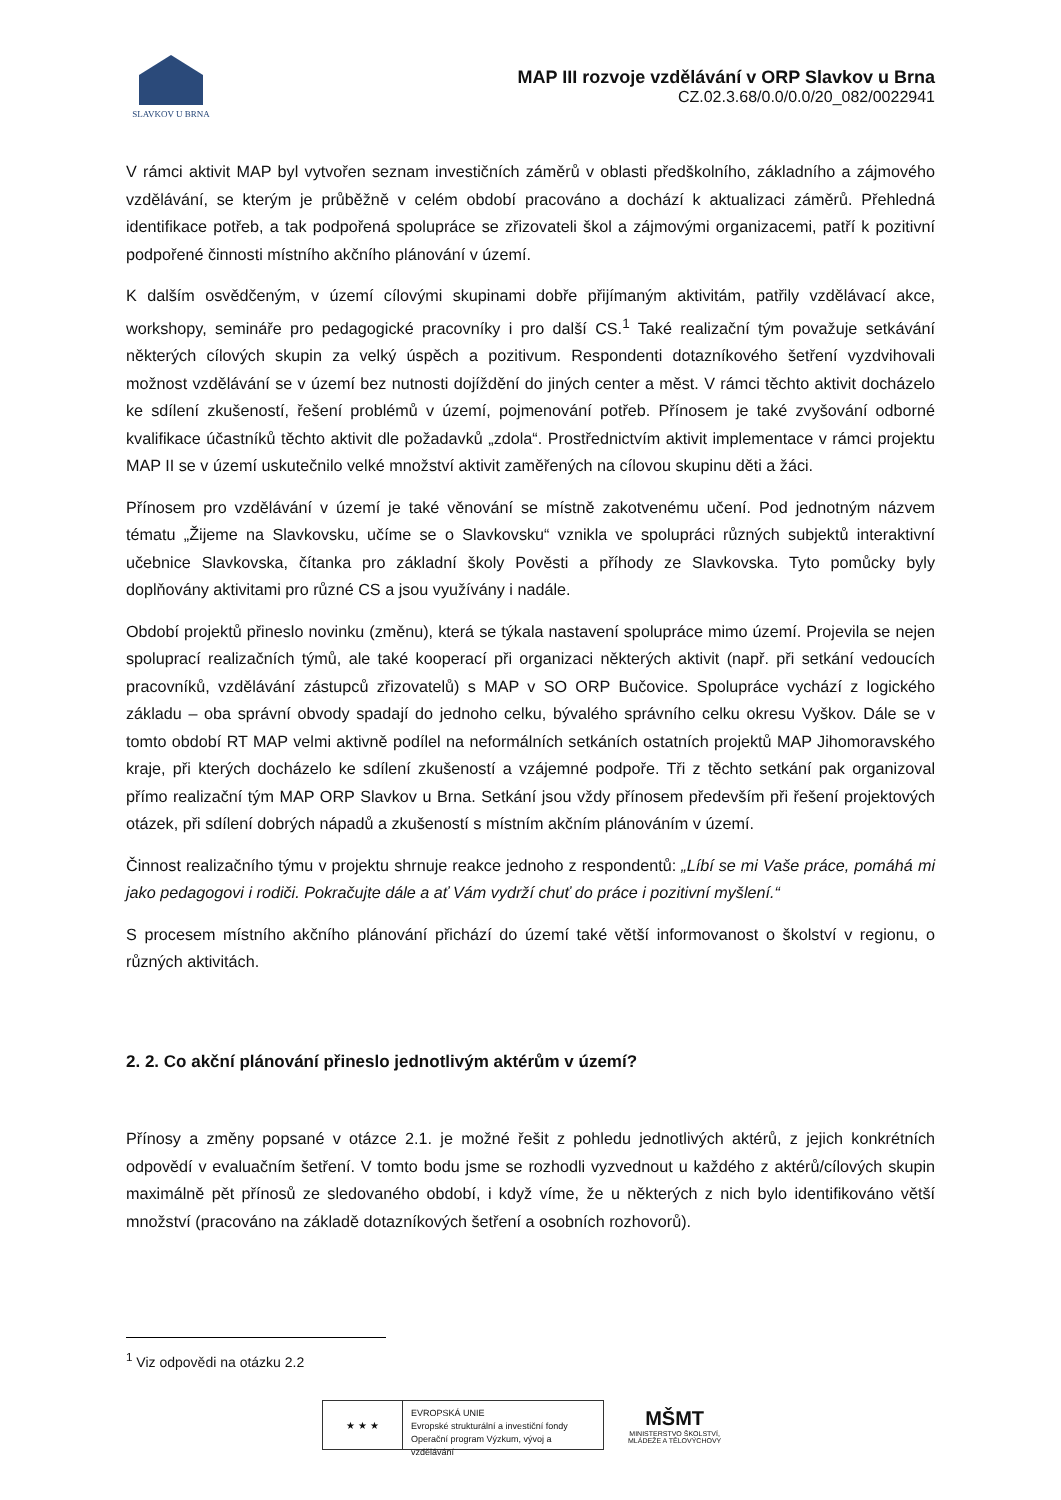SLAVKOV U BRNA
MAP III rozvoje vzdělávání v ORP Slavkov u Brna
CZ.02.3.68/0.0/0.0/20_082/0022941
V rámci aktivit MAP byl vytvořen seznam investičních záměrů v oblasti předškolního, základního a zájmového vzdělávání, se kterým je průběžně v celém období pracováno a dochází k aktualizaci záměrů. Přehledná identifikace potřeb, a tak podpořená spolupráce se zřizovateli škol a zájmovými organizacemi, patří k pozitivní podpořené činnosti místního akčního plánování v území.
K dalším osvědčeným, v území cílovými skupinami dobře přijímaným aktivitám, patřily vzdělávací akce, workshopy, semináře pro pedagogické pracovníky i pro další CS.<sup>1</sup> Také realizační tým považuje setkávání některých cílových skupin za velký úspěch a pozitivum. Respondenti dotazníkového šetření vyzdvihovali možnost vzdělávání se v území bez nutnosti dojíždění do jiných center a měst. V rámci těchto aktivit docházelo ke sdílení zkušeností, řešení problémů v území, pojmenování potřeb. Přínosem je také zvyšování odborné kvalifikace účastníků těchto aktivit dle požadavků „zdola“. Prostřednictvím aktivit implementace v rámci projektu MAP II se v území uskutečnilo velké množství aktivit zaměřených na cílovou skupinu děti a žáci.
Přínosem pro vzdělávání v území je také věnování se místně zakotvenému učení. Pod jednotným názvem tématu „Žijeme na Slavkovsku, učíme se o Slavkovsku“ vznikla ve spolupráci různých subjektů interaktivní učebnice Slavkovska, čítanka pro základní školy Pověsti a příhody ze Slavkovska. Tyto pomůcky byly doplňovány aktivitami pro různé CS a jsou využívány i nadále.
Období projektů přineslo novinku (změnu), která se týkala nastavení spolupráce mimo území. Projevila se nejen spoluprací realizačních týmů, ale také kooperací při organizaci některých aktivit (např. při setkání vedoucích pracovníků, vzdělávání zástupců zřizovatelů) s MAP v SO ORP Bučovice. Spolupráce vychází z logického základu – oba správní obvody spadají do jednoho celku, bývalého správního celku okresu Vyškov. Dále se v tomto období RT MAP velmi aktivně podílel na neformálních setkáních ostatních projektů MAP Jihomoravského kraje, při kterých docházelo ke sdílení zkušeností a vzájemné podpoře. Tři z těchto setkání pak organizoval přímo realizační tým MAP ORP Slavkov u Brna. Setkání jsou vždy přínosem především při řešení projektových otázek, při sdílení dobrých nápadů a zkušeností s místním akčním plánováním v území.
Činnost realizačního týmu v projektu shrnuje reakce jednoho z respondentů: „Líbí se mi Vaše práce, pomáhá mi jako pedagogovi i rodiči. Pokračujte dále a ať Vám vydrží chuť do práce i pozitivní myšlení.“
S procesem místního akčního plánování přichází do území také větší informovanost o školství v regionu, o různých aktivitách.
2. 2. Co akční plánování přineslo jednotlivým aktérům v území?
Přínosy a změny popsané v otázce 2.1. je možné řešit z pohledu jednotlivých aktérů, z jejich konkrétních odpovědí v evaluačním šetření. V tomto bodu jsme se rozhodli vyzvednout u každého z aktérů/cílových skupin maximálně pět přínosů ze sledovaného období, i když víme, že u některých z nich bylo identifikováno větší množství (pracováno na základě dotazníkových šetření a osobních rozhovorů).
<sup>1</sup> Viz odpovědi na otázku 2.2
★ ★ ★
EVROPSKÁ UNIE
Evropské strukturální a investiční fondy
Operační program Výzkum, vývoj a vzdělávání
MŠMT
MINISTERSTVO ŠKOLSTVÍ,
MLÁDEŽE A TĚLOVÝCHOVY